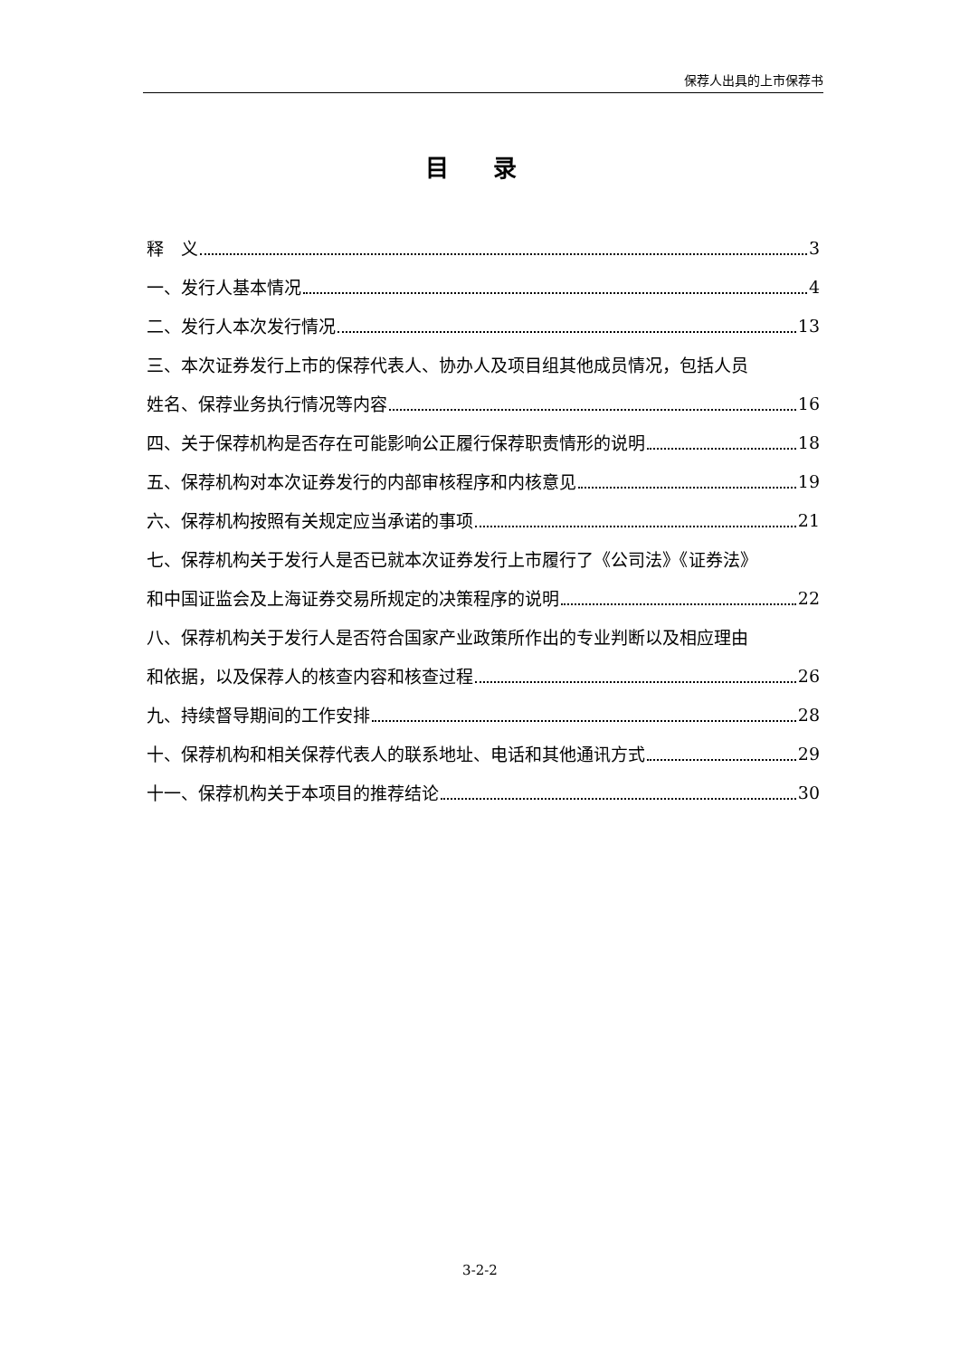保荐人出具的上市保荐书
目 录
释　义 3
一、发行人基本情况 4
二、发行人本次发行情况 13
三、本次证券发行上市的保荐代表人、协办人及项目组其他成员情况，包括人员
姓名、保荐业务执行情况等内容 16
四、关于保荐机构是否存在可能影响公正履行保荐职责情形的说明 18
五、保荐机构对本次证券发行的内部审核程序和内核意见 19
六、保荐机构按照有关规定应当承诺的事项 21
七、保荐机构关于发行人是否已就本次证券发行上市履行了《公司法》《证券法》
和中国证监会及上海证券交易所规定的决策程序的说明 22
八、保荐机构关于发行人是否符合国家产业政策所作出的专业判断以及相应理由
和依据，以及保荐人的核查内容和核查过程 26
九、持续督导期间的工作安排 28
十、保荐机构和相关保荐代表人的联系地址、电话和其他通讯方式 29
十一、保荐机构关于本项目的推荐结论 30
3-2-2